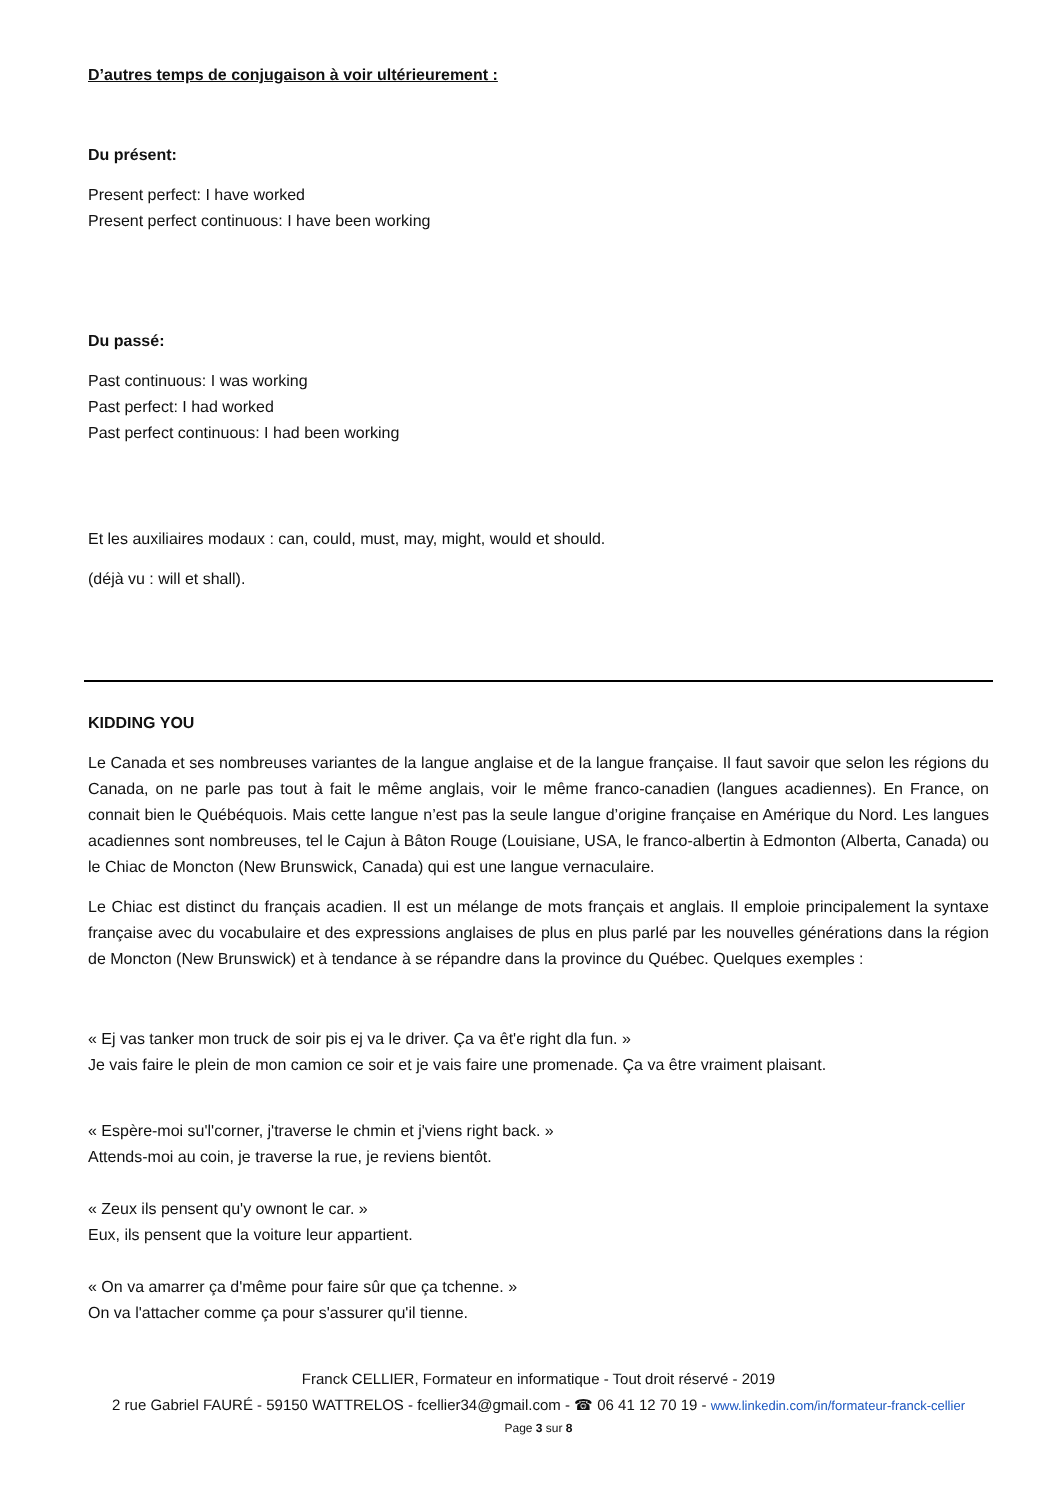D’autres temps de conjugaison à voir ultérieurement :
Du présent:
Present perfect: I have worked
Present perfect continuous: I have been working
Du passé:
Past continuous: I was working
Past perfect: I had worked
Past perfect continuous: I had been working
Et les auxiliaires modaux : can, could, must, may, might, would et should.
(déjà vu : will et shall).
KIDDING YOU
Le Canada et ses nombreuses variantes de la langue anglaise et de la langue française. Il faut savoir que selon les régions du Canada, on ne parle pas tout à fait le même anglais, voir le même franco-canadien (langues acadiennes). En France, on connait bien le Québéquois. Mais cette langue n’est pas la seule langue d’origine française en Amérique du Nord. Les langues acadiennes sont nombreuses, tel le Cajun à Bâton Rouge (Louisiane, USA, le franco-albertin à Edmonton (Alberta, Canada) ou le Chiac de Moncton (New Brunswick, Canada) qui est une langue vernaculaire.
Le Chiac est distinct du français acadien. Il est un mélange de mots français et anglais. Il emploie principalement la syntaxe française avec du vocabulaire et des expressions anglaises de plus en plus parlé par les nouvelles générations dans la région de Moncton (New Brunswick) et à tendance à se répandre dans la province du Québec. Quelques exemples :
« Ej vas tanker mon truck de soir pis ej va le driver. Ça va êt'e right dla fun. »
Je vais faire le plein de mon camion ce soir et je vais faire une promenade. Ça va être vraiment plaisant.
« Espère-moi su'l'corner, j'traverse le chmin et j'viens right back. »
Attends-moi au coin, je traverse la rue, je reviens bientôt.
« Zeux ils pensent qu'y ownont le car. »
Eux, ils pensent que la voiture leur appartient.
« On va amarrer ça d'même pour faire sûr que ça tchenne. »
On va l'attacher comme ça pour s'assurer qu'il tienne.
Franck CELLIER, Formateur en informatique - Tout droit réservé - 2019
2 rue Gabriel FAURÉ - 59150 WATTRELOS - fcellier34@gmail.com - ☎ 06 41 12 70 19 - www.linkedin.com/in/formateur-franck-cellier
Page 3 sur 8